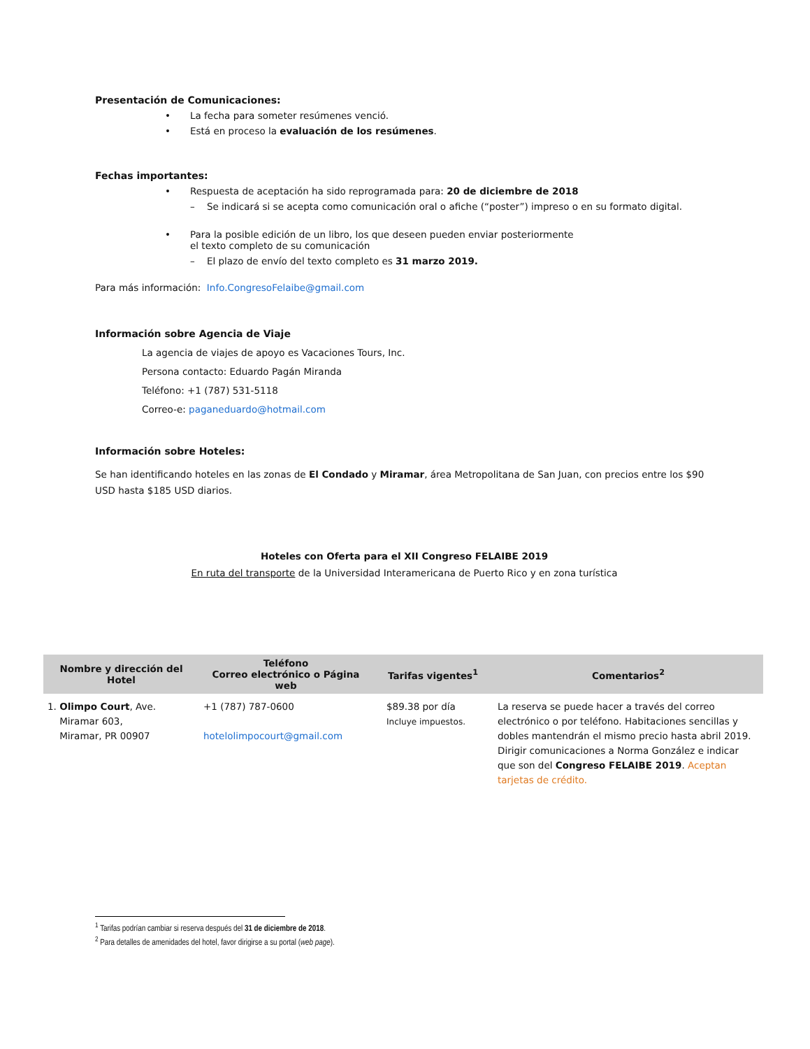Presentación de Comunicaciones:
• La fecha para someter resúmenes venció.
• Está en proceso la evaluación de los resúmenes.
Fechas importantes:
• Respuesta de aceptación ha sido reprogramada para: 20 de diciembre de 2018
– Se indicará si se acepta como comunicación oral o afiche (“poster”) impreso o en su formato digital.
• Para la posible edición de un libro, los que deseen pueden enviar posteriormente
el texto completo de su comunicación
– El plazo de envío del texto completo es 31 marzo 2019.
Para más información: Info.CongresoFelaibe@gmail.com
Información sobre Agencia de Viaje
La agencia de viajes de apoyo es Vacaciones Tours, Inc.
Persona contacto: Eduardo Pagán Miranda
Teléfono: +1 (787) 531-5118
Correo-e: paganeduardo@hotmail.com
Información sobre Hoteles:
Se han identificando hoteles en las zonas de El Condado y Miramar, área Metropolitana de San Juan, con precios entre los $90 USD hasta $185 USD diarios.
Hoteles con Oferta para el XII Congreso FELAIBE 2019
En ruta del transporte de la Universidad Interamericana de Puerto Rico y en zona turística
| Nombre y dirección del Hotel | Teléfono Correo electrónico o Página web | Tarifas vigentes<sup>1</sup> | Comentarios<sup>2</sup> |
| --- | --- | --- | --- |
| 1. Olimpo Court , Ave. Miramar 603, Miramar, PR 00907 | +1 (787) 787-0600 hotelolimpocourt@gmail.com | $89.38 por día Incluye impuestos. | La reserva se puede hacer a través del correo electrónico o por teléfono. Habitaciones sencillas y dobles mantendrán el mismo precio hasta abril 2019. Dirigir comunicaciones a Norma González e indicar que son del Congreso FELAIBE 2019 . Aceptan tarjetas de crédito. |
<sup>1</sup> Tarifas podrían cambiar si reserva después del 31 de diciembre de 2018.
<sup>2</sup> Para detalles de amenidades del hotel, favor dirigirse a su portal (web page).